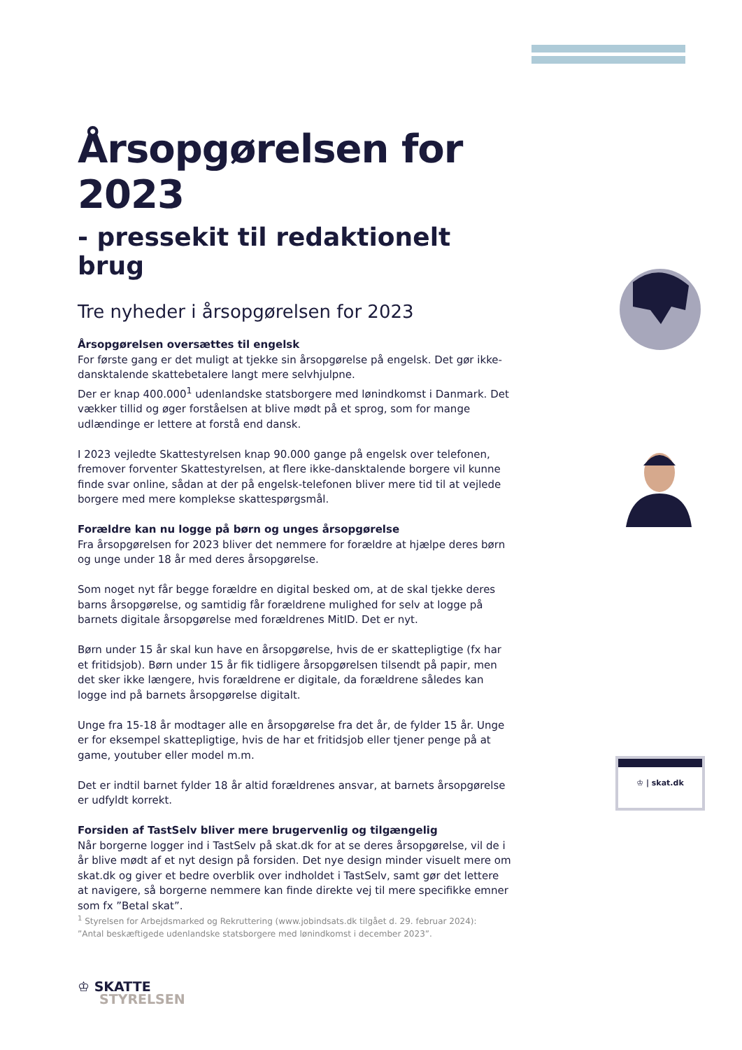Årsopgørelsen for 2023
- pressekit til redaktionelt brug
Tre nyheder i årsopgørelsen for 2023
Årsopgørelsen oversættes til engelsk
For første gang er det muligt at tjekke sin årsopgørelse på engelsk. Det gør ikke-dansktalende skattebetalere langt mere selvhjulpne.
Der er knap 400.000<sup>1</sup> udenlandske statsborgere med lønindkomst i Danmark. Det vækker tillid og øger forståelsen at blive mødt på et sprog, som for mange udlændinge er lettere at forstå end dansk.
I 2023 vejledte Skattestyrelsen knap 90.000 gange på engelsk over telefonen, fremover forventer Skattestyrelsen, at flere ikke-dansktalende borgere vil kunne finde svar online, sådan at der på engelsk-telefonen bliver mere tid til at vejlede borgere med mere komplekse skattespørgsmål.
Forældre kan nu logge på børn og unges årsopgørelse
Fra årsopgørelsen for 2023 bliver det nemmere for forældre at hjælpe deres børn og unge under 18 år med deres årsopgørelse.
Som noget nyt får begge forældre en digital besked om, at de skal tjekke deres barns årsopgørelse, og samtidig får forældrene mulighed for selv at logge på barnets digitale årsopgørelse med forældrenes MitID. Det er nyt.
Børn under 15 år skal kun have en årsopgørelse, hvis de er skattepligtige (fx har et fritidsjob). Børn under 15 år fik tidligere årsopgørelsen tilsendt på papir, men det sker ikke længere, hvis forældrene er digitale, da forældrene således kan logge ind på barnets årsopgørelse digitalt.
Unge fra 15-18 år modtager alle en årsopgørelse fra det år, de fylder 15 år. Unge er for eksempel skattepligtige, hvis de har et fritidsjob eller tjener penge på at game, youtuber eller model m.m.
Det er indtil barnet fylder 18 år altid forældrenes ansvar, at barnets årsopgørelse er udfyldt korrekt.
Forsiden af TastSelv bliver mere brugervenlig og tilgængelig
Når borgerne logger ind i TastSelv på skat.dk for at se deres årsopgørelse, vil de i år blive mødt af et nyt design på forsiden. Det nye design minder visuelt mere om skat.dk og giver et bedre overblik over indholdet i TastSelv, samt gør det lettere at navigere, så borgerne nemmere kan finde direkte vej til mere specifikke emner som fx ”Betal skat”.
♔ | skat.dk
<sup>1</sup> Styrelsen for Arbejdsmarked og Rekruttering (www.jobindsats.dk tilgået d. 29. februar 2024): ”Antal beskæftigede udenlandske statsborgere med lønindkomst i december 2023”.
♔ SKATTE
STYRELSEN